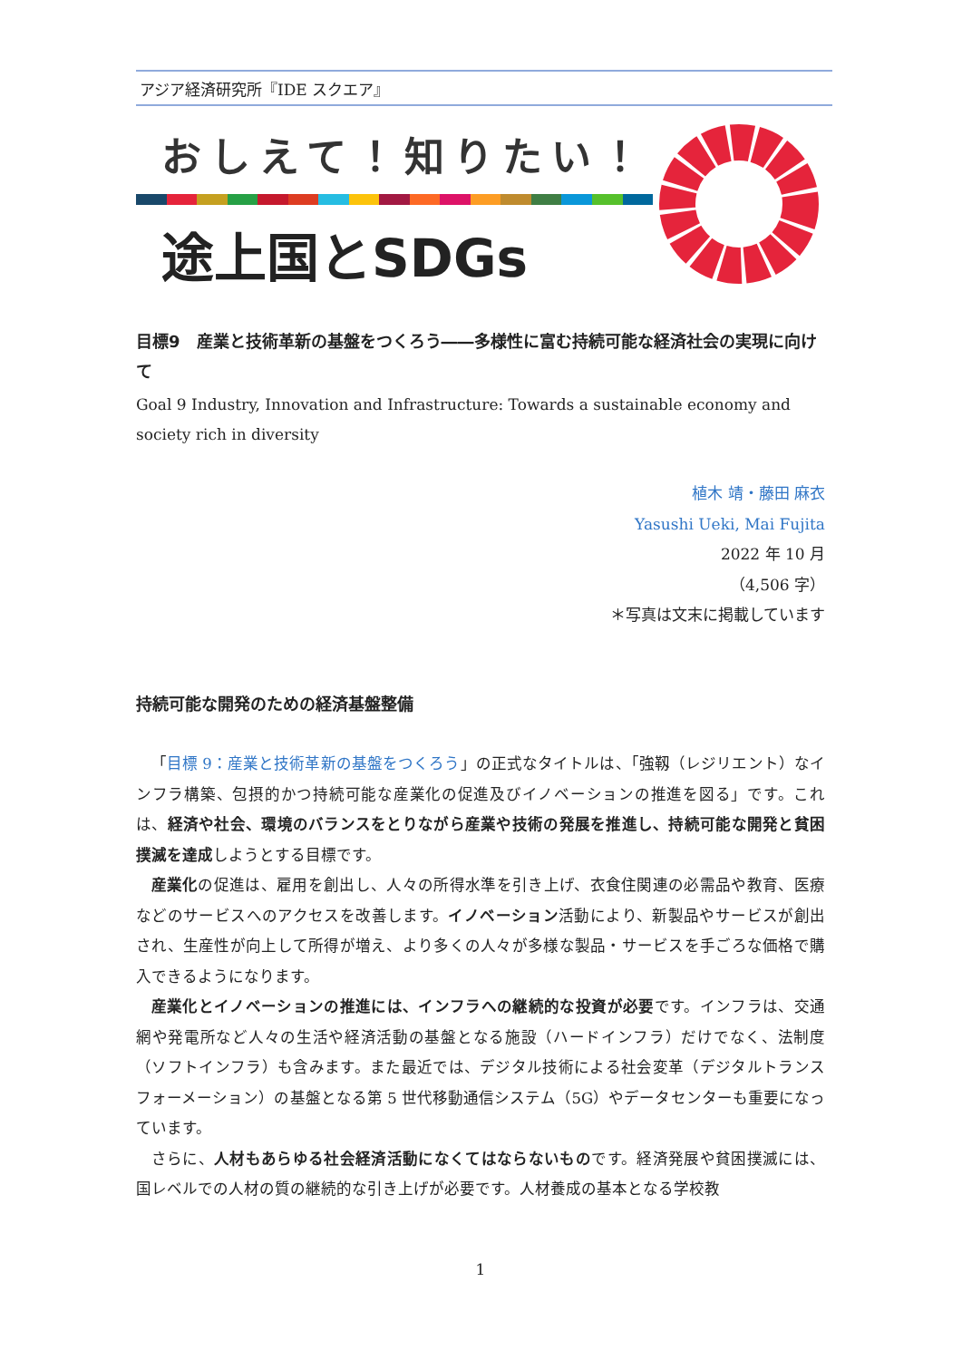アジア経済研究所『IDE スクエア』
おしえて！知りたい！
途上国とSDGs
目標9　産業と技術革新の基盤をつくろう――多様性に富む持続可能な経済社会の実現に向けて
Goal 9 Industry, Innovation and Infrastructure: Towards a sustainable economy and society rich in diversity
植木 靖・藤田 麻衣
Yasushi Ueki, Mai Fujita
2022 年 10 月
（4,506 字）
＊写真は文末に掲載しています
持続可能な開発のための経済基盤整備
「目標 9：産業と技術革新の基盤をつくろう」の正式なタイトルは、「強靱（レジリエント）なインフラ構築、包摂的かつ持続可能な産業化の促進及びイノベーションの推進を図る」です。これは、経済や社会、環境のバランスをとりながら産業や技術の発展を推進し、持続可能な開発と貧困撲滅を達成しようとする目標です。
産業化の促進は、雇用を創出し、人々の所得水準を引き上げ、衣食住関連の必需品や教育、医療などのサービスへのアクセスを改善します。イノベーション活動により、新製品やサービスが創出され、生産性が向上して所得が増え、より多くの人々が多様な製品・サービスを手ごろな価格で購入できるようになります。
産業化とイノベーションの推進には、インフラへの継続的な投資が必要です。インフラは、交通網や発電所など人々の生活や経済活動の基盤となる施設（ハードインフラ）だけでなく、法制度（ソフトインフラ）も含みます。また最近では、デジタル技術による社会変革（デジタルトランスフォーメーション）の基盤となる第 5 世代移動通信システム（5G）やデータセンターも重要になっています。
さらに、人材もあらゆる社会経済活動になくてはならないものです。経済発展や貧困撲滅には、国レベルでの人材の質の継続的な引き上げが必要です。人材養成の基本となる学校教
1